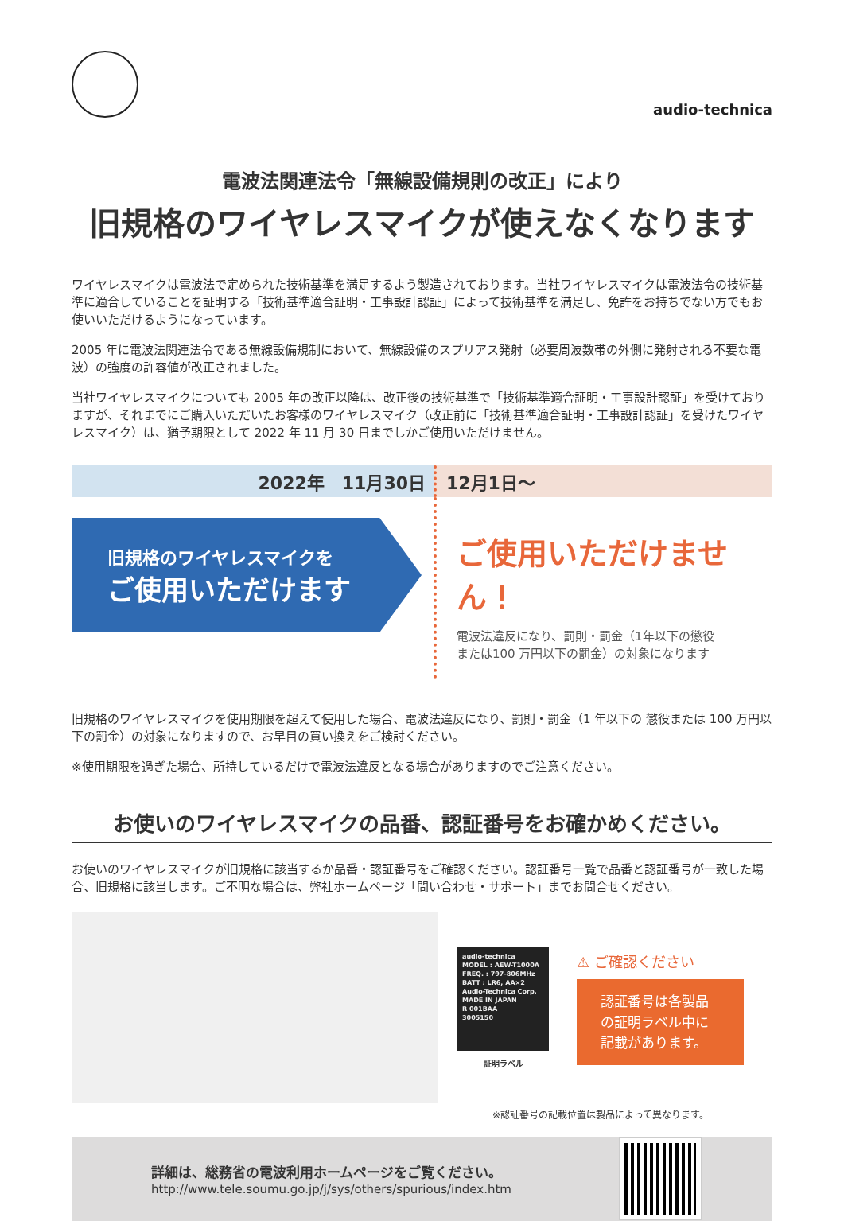audio-technica
電波法関連法令「無線設備規則の改正」により
旧規格のワイヤレスマイクが使えなくなります
ワイヤレスマイクは電波法で定められた技術基準を満足するよう製造されております。当社ワイヤレスマイクは電波法令の技術基準に適合していることを証明する「技術基準適合証明・工事設計認証」によって技術基準を満足し、免許をお持ちでない方でもお使いいただけるようになっています。
2005 年に電波法関連法令である無線設備規制において、無線設備のスプリアス発射（必要周波数帯の外側に発射される不要な電波）の強度の許容値が改正されました。
当社ワイヤレスマイクについても 2005 年の改正以降は、改正後の技術基準で「技術基準適合証明・工事設計認証」を受けておりますが、それまでにご購入いただいたお客様のワイヤレスマイク（改正前に「技術基準適合証明・工事設計認証」を受けたワイヤレスマイク）は、猶予期限として 2022 年 11 月 30 日までしかご使用いただけません。
2022年　11月30日 12月1日～
旧規格のワイヤレスマイクを
ご使用いただけます
ご使用いただけません！
電波法違反になり、罰則・罰金（1年以下の懲役
または100 万円以下の罰金）の対象になります
旧規格のワイヤレスマイクを使用期限を超えて使用した場合、電波法違反になり、罰則・罰金（1 年以下の 懲役または 100 万円以下の罰金）の対象になりますので、お早目の買い換えをご検討ください。
※使用期限を過ぎた場合、所持しているだけで電波法違反となる場合がありますのでご注意ください。
お使いのワイヤレスマイクの品番、認証番号をお確かめください。
お使いのワイヤレスマイクが旧規格に該当するか品番・認証番号をご確認ください。認証番号一覧で品番と認証番号が一致した場合、旧規格に該当します。ご不明な場合は、弊社ホームページ「問い合わせ・サポート」までお問合せください。
audio-technica
MODEL : AEW-T1000A
FREQ. : 797-806MHz
BATT : LR6, AA×2
Audio-Technica Corp.
MADE IN JAPAN
R 001BAA
3005150
証明ラベル
⚠ ご確認ください
認証番号は各製品の証明ラベル中に記載があります。
※認証番号の記載位置は製品によって異なります。
詳細は、総務省の電波利用ホームページをご覧ください。
http://www.tele.soumu.go.jp/j/sys/others/spurious/index.htm